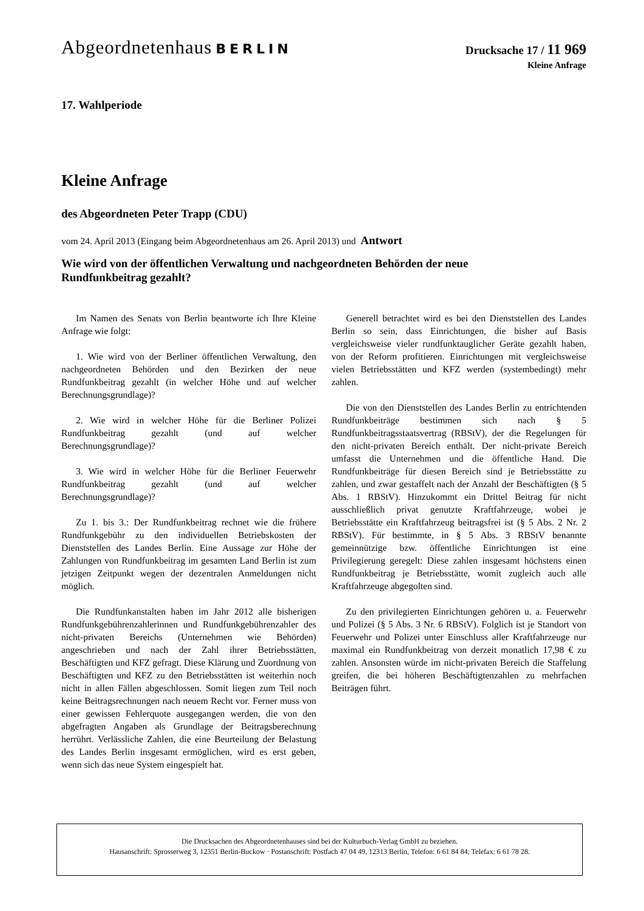Abgeordnetenhaus BERLIN
Drucksache 17 / 11 969
Kleine Anfrage
17. Wahlperiode
Kleine Anfrage
des Abgeordneten Peter Trapp (CDU)
vom 24. April 2013 (Eingang beim Abgeordnetenhaus am 26. April 2013) und Antwort
Wie wird von der öffentlichen Verwaltung und nachgeordneten Behörden der neue
Rundfunkbeitrag gezahlt?
Im Namen des Senats von Berlin beantworte ich Ihre Kleine Anfrage wie folgt:
1. Wie wird von der Berliner öffentlichen Verwaltung, den nachgeordneten Behörden und den Bezirken der neue Rundfunkbeitrag gezahlt (in welcher Höhe und auf welcher Berechnungsgrundlage)?
2. Wie wird in welcher Höhe für die Berliner Polizei Rundfunkbeitrag gezahlt (und auf welcher Berechnungsgrundlage)?
3. Wie wird in welcher Höhe für die Berliner Feuerwehr Rundfunkbeitrag gezahlt (und auf welcher Berechnungsgrundlage)?
Zu 1. bis 3.: Der Rundfunkbeitrag rechnet wie die frühere Rundfunkgebühr zu den individuellen Betriebskosten der Dienststellen des Landes Berlin. Eine Aussage zur Höhe der Zahlungen von Rundfunkbeitrag im gesamten Land Berlin ist zum jetzigen Zeitpunkt wegen der dezentralen Anmeldungen nicht möglich.
Die Rundfunkanstalten haben im Jahr 2012 alle bisherigen Rundfunkgebührenzahlerinnen und Rundfunkgebührenzahler des nicht-privaten Bereichs (Unternehmen wie Behörden) angeschrieben und nach der Zahl ihrer Betriebsstätten, Beschäftigten und KFZ gefragt. Diese Klärung und Zuordnung von Beschäftigten und KFZ zu den Betriebsstätten ist weiterhin noch nicht in allen Fällen abgeschlossen. Somit liegen zum Teil noch keine Beitragsrechnungen nach neuem Recht vor. Ferner muss von einer gewissen Fehlerquote ausgegangen werden, die von den abgefragten Angaben als Grundlage der Beitragsberechnung herrührt. Verlässliche Zahlen, die eine Beurteilung der Belastung des Landes Berlin insgesamt ermöglichen, wird es erst geben, wenn sich das neue System eingespielt hat.
Generell betrachtet wird es bei den Dienststellen des Landes Berlin so sein, dass Einrichtungen, die bisher auf Basis vergleichsweise vieler rundfunktauglicher Geräte gezahlt haben, von der Reform profitieren. Einrichtungen mit vergleichsweise vielen Betriebsstätten und KFZ werden (systembedingt) mehr zahlen.
Die von den Dienststellen des Landes Berlin zu entrichtenden Rundfunkbeiträge bestimmen sich nach § 5 Rundfunkbeitragsstaatsvertrag (RBStV), der die Regelungen für den nicht-privaten Bereich enthält. Der nicht-private Bereich umfasst die Unternehmen und die öffentliche Hand. Die Rundfunkbeiträge für diesen Bereich sind je Betriebsstätte zu zahlen, und zwar gestaffelt nach der Anzahl der Beschäftigten (§ 5 Abs. 1 RBStV). Hinzukommt ein Drittel Beitrag für nicht ausschließlich privat genutzte Kraftfahrzeuge, wobei je Betriebsstätte ein Kraftfahrzeug beitragsfrei ist (§ 5 Abs. 2 Nr. 2 RBStV). Für bestimmte, in § 5 Abs. 3 RBStV benannte gemeinnützige bzw. öffentliche Einrichtungen ist eine Privilegierung geregelt: Diese zahlen insgesamt höchstens einen Rundfunkbeitrag je Betriebsstätte, womit zugleich auch alle Kraftfahrzeuge abgegolten sind.
Zu den privilegierten Einrichtungen gehören u. a. Feuerwehr und Polizei (§ 5 Abs. 3 Nr. 6 RBStV). Folglich ist je Standort von Feuerwehr und Polizei unter Einschluss aller Kraftfahrzeuge nur maximal ein Rundfunkbeitrag von derzeit monatlich 17,98 € zu zahlen. Ansonsten würde im nicht-privaten Bereich die Staffelung greifen, die bei höheren Beschäftigtenzahlen zu mehrfachen Beiträgen führt.
Die Drucksachen des Abgeordnetenhauses sind bei der Kulturbuch-Verlag GmbH zu beziehen.
Hausanschrift: Sprosserweg 3, 12351 Berlin-Buckow · Postanschrift: Postfach 47 04 49, 12313 Berlin, Telefon: 6 61 84 84; Telefax: 6 61 78 28.